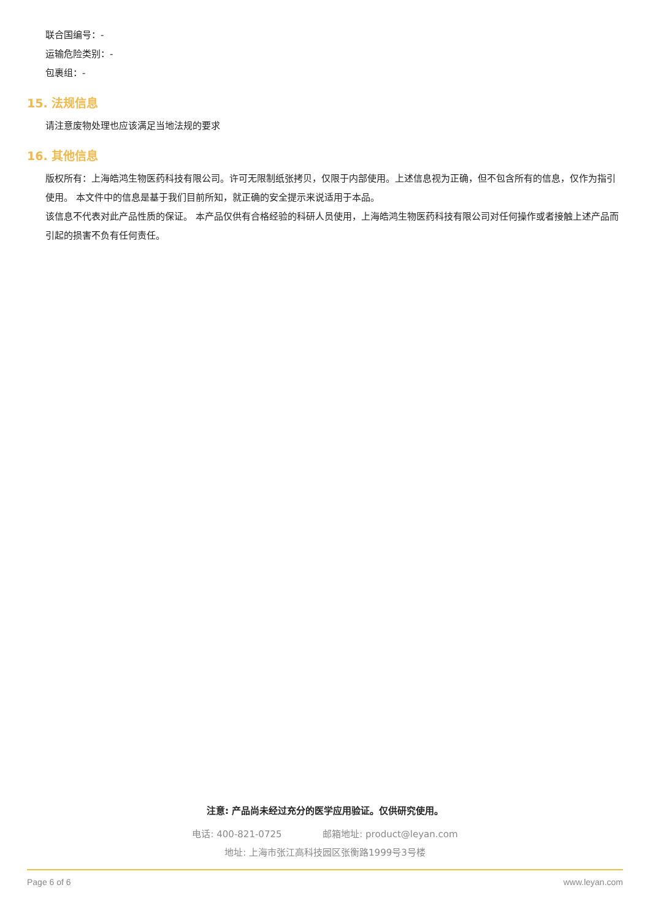联合国编号：-
运输危险类别：-
包裹组：-
15. 法规信息
请注意废物处理也应该满足当地法规的要求
16. 其他信息
版权所有：上海皓鸿生物医药科技有限公司。许可无限制纸张拷贝，仅限于内部使用。上述信息视为正确，但不包含所有的信息，仅作为指引使用。 本文件中的信息是基于我们目前所知，就正确的安全提示来说适用于本品。
该信息不代表对此产品性质的保证。 本产品仅供有合格经验的科研人员使用，上海皓鸿生物医药科技有限公司对任何操作或者接触上述产品而引起的损害不负有任何责任。
注意: 产品尚未经过充分的医学应用验证。仅供研究使用。
电话: 400-821-0725 邮箱地址: product@leyan.com
地址: 上海市张江高科技园区张衡路1999号3号楼
Page 6 of 6 www.leyan.com